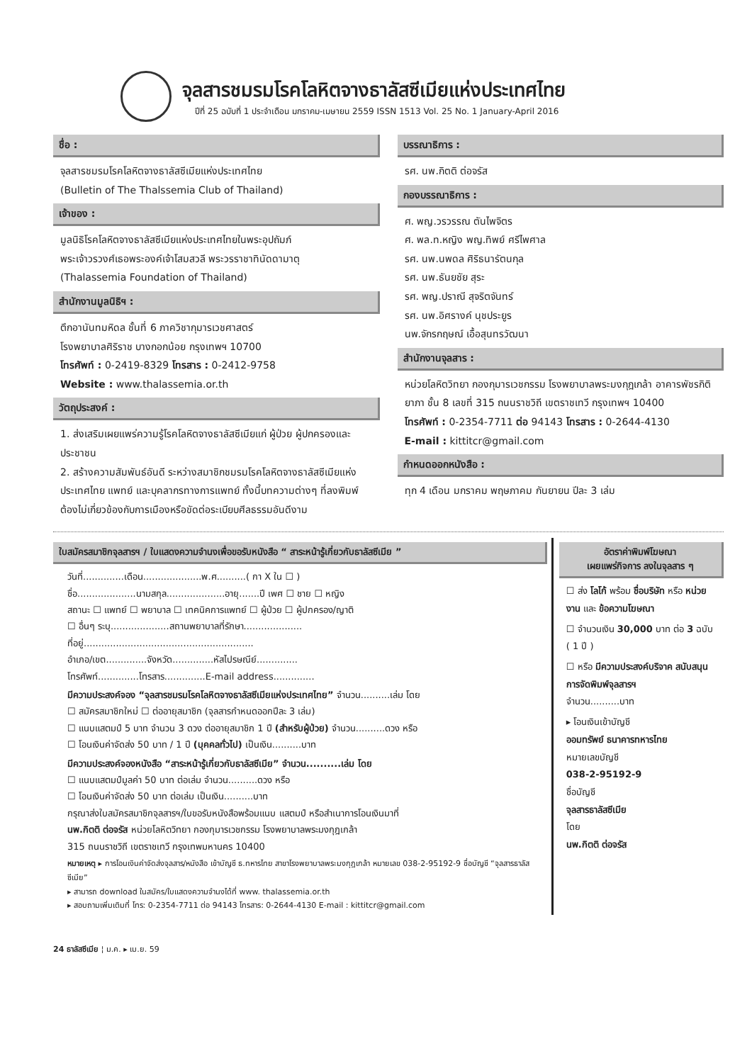จุลสารชมรมโรคโลหิตจางธาลัสซีเมียแห่งประเทศไทย
ปีที่ 25 ฉบับที่ 1 ประจำเดือน มกราคม-เมษายน 2559 ISSN 1513 Vol. 25 No. 1 January-April 2016
ชื่อ :
จุลสารชมรมโรคโลหิตจางธาลัสซีเมียแห่งประเทศไทย
(Bulletin of The Thalssemia Club of Thailand)
เจ้าของ :
มูลนิธิโรคโลหิตจางธาลัสซีเมียแห่งประเทศไทยในพระอุปถัมภ์
พระเจ้าวรวงศ์เธอพระองค์เจ้าโสมสวลี พระวรราชาทินัดดามาตุ
(Thalassemia Foundation of Thailand)
สำนักงานมูลนิธิฯ :
ตึกอานันทมหิดล ชั้นที่ 6 ภาควิชากุมารเวชศาสตร์
โรงพยาบาลศิริราช บางกอกน้อย กรุงเทพฯ 10700
โทรศัพท์ : 0-2419-8329 โทรสาร : 0-2412-9758
Website : www.thalassemia.or.th
วัตถุประสงค์ :
1. ส่งเสริมเผยแพร่ความรู้โรคโลหิตจางธาลัสซีเมียแก่ ผู้ป่วย ผู้ปกครองและประชาชน
2. สร้างความสัมพันธ์อันดี ระหว่างสมาชิกชมรมโรคโลหิตจางธาลัสซีเมียแห่งประเทศไทย แพทย์ และบุคลากรทางการแพทย์ ทั้งนี้บทความต่างๆ ที่ลงพิมพ์ต้องไม่เกี่ยวข้องกับการเมืองหรือขัดต่อระเบียบศีลธรรมอันดีงาม
บรรณาธิการ :
รศ. นพ.กิตติ ต่อจรัส
กองบรรณาธิการ :
ศ. พญ.วรวรรณ ตันไพจิตร
ศ. พล.ท.หญิง พญ.ทิพย์ ศรีไพศาล
รศ. นพ.นพดล ศิริธนารัตนกุล
รศ. นพ.ธันยชัย สุระ
รศ. พญ.ปราณี สุจริตจันทร์
รศ. นพ.อิศรางค์ นุชประยูร
นพ.จักรกฤษณ์ เอื้อสุนทรวัฒนา
สำนักงานจุลสาร :
หน่วยโลหิตวิทยา กองกุมารเวชกรรม โรงพยาบาลพระมงกุฎเกล้า อาคารพัชรกิติยาภา ชั้น 8 เลขที่ 315 ถนนราชวิถี เขตราชเทวี กรุงเทพฯ 10400
โทรศัพท์ : 0-2354-7711 ต่อ 94143 โทรสาร : 0-2644-4130
E-mail : kittitcr@gmail.com
กำหนดออกหนังสือ :
ทุก 4 เดือน มกราคม พฤษภาคม กันยายน ปีละ 3 เล่ม
ใบสมัครสมาชิกจุลสารฯ / ใบแสดงความจำนงเพื่อขอรับหนังสือ “ สาระหน้ารู้เกี่ยวกับธาลัสซีเมีย ”
วันที่..............เดือน....................พ.ศ..........( กา X ใน ☐ )
ชื่อ....................นามสกุล....................อายุ.......ปี เพศ ☐ ชาย ☐ หญิง
สถานะ ☐ แพทย์ ☐ พยาบาล ☐ เทคนิคการแพทย์ ☐ ผู้ป่วย ☐ ผู้ปกครอง/ญาติ
☐ อื่นๆ ระบุ....................สถานพยาบาลที่รักษา....................
ที่อยู่..........................................................
อำเภอ/เขต..............จังหวัด..............หัสไปรษณีย์..............
โทรศัพท์..............โทรสาร..............E-mail address..............
มีความประสงค์จอง “จุลสารชมรมโรคโลหิตจางธาลัสซีเมียแห่งประเทศไทย” จำนวน..........เล่ม โดย
☐ สมัครสมาชิกใหม่ ☐ ต่ออายุสมาชิก (จุลสารกำหนดออกปีละ 3 เล่ม)
☐ แนบแสตมป์ 5 บาท จำนวน 3 ดวง ต่ออายุสมาชิก 1 ปี (สำหรับผู้ป่วย) จำนวน..........ดวง หรือ
☐ โอนเงินค่าจัดส่ง 50 บาท / 1 ปี (บุคคลทั่วไป) เป็นเงิน..........บาท
มีความประสงค์จองหนังสือ “สาระหน้ารู้เกี่ยวกับธาลัสซีเมีย” จำนวน..........เล่ม โดย
☐ แนบแสตมป์มูลค่า 50 บาท ต่อเล่ม จำนวน..........ดวง หรือ
☐ โอนเงินค่าจัดส่ง 50 บาท ต่อเล่ม เป็นเงิน..........บาท
กรุณาส่งใบสมัครสมาชิกจุลสารฯ/ใบขอรับหนังสือพร้อมแนบ แสตมป์ หรือสำเนาการโอนเงินมาที่
นพ.กิตติ ต่อจรัส หน่วยโลหิตวิทยา กองกุมารเวชกรรม โรงพยาบาลพระมงกุฎเกล้า
315 ถนนราชวิถี เขตราชเทวี กรุงเทพมหานคร 10400
หมายเหตุ ▸ การโอนเงินค่าจัดส่งจุลสาร/หนังสือ เข้าบัญชี ธ.ทหารไทย สาขาโรงพยาบาลพระมงกุฎเกล้า หมายเลข 038-2-95192-9 ชื่อบัญชี “จุลสารธาลัสซีเมีย”
▸ สามารถ download ในสมัคร/ใบแสดงความจำนงได้ที่ www. thalassemia.or.th
▸ สอบถามเพิ่มเติมที่ โทร: 0-2354-7711 ต่อ 94143 โทรสาร: 0-2644-4130 E-mail : kittitcr@gmail.com
อัตราค่าพิมพ์โฆษณา
เผยแพร่กิจการ ลงในจุลสาร ๆ
☐ ส่ง โลโก้ พร้อม ชื่อบริษัท หรือ หน่วยงาน และ ข้อความโฆษณา
☐ จำนวนเงิน 30,000 บาท ต่อ 3 ฉบับ ( 1 ปี )
☐ หรือ มีความประสงค์บริจาค สนับสนุนการจัดพิมพ์จุลสารฯ
จำนวน..........บาท
▸ โอนเงินเข้าบัญชี
ออมทรัพย์ ธนาคารทหารไทย
หมายเลขบัญชี
038-2-95192-9
ชื่อบัญชี
จุลสารธาลัสซีเมีย
โดย
นพ.กิตติ ต่อจรัส
24 ธาลัสซีเมีย ¦ ม.ค. ▸ เม.ย. 59